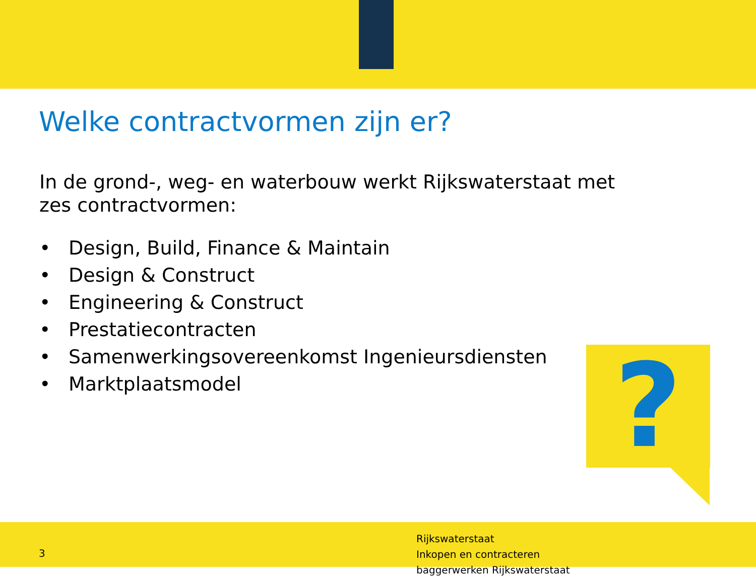Welke contractvormen zijn er?
In de grond-, weg- en waterbouw werkt Rijkswaterstaat met zes contractvormen:
• Design, Build, Finance & Maintain
• Design & Construct
• Engineering & Construct
• Prestatiecontracten
• Samenwerkingsovereenkomst Ingenieursdiensten
• Marktplaatsmodel
?
3
Rijkswaterstaat
Inkopen en contracteren
baggerwerken Rijkswaterstaat